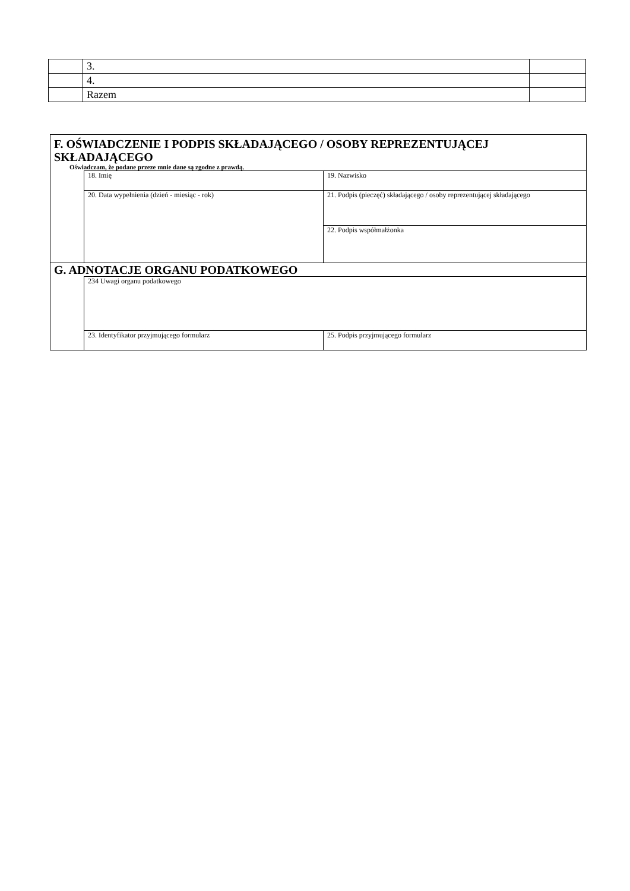| | 3. | |
| | 4. | |
| | Razem | |
| F. OŚWIADCZENIE I PODPIS SKŁADAJĄCEGO / OSOBY REPREZENTUJĄCEJ SKŁADAJĄCEGO Oświadczam, że podane przeze mnie dane są zgodne z prawdą. | | |
| | 18. Imię | 19. Nazwisko |
| | 20. Data wypełnienia (dzień - miesiąc - rok) | 21. Podpis (pieczęć) składającego / osoby reprezentującej składającego |
| | | 22. Podpis współmałżonka |
| G. ADNOTACJE ORGANU PODATKOWEGO | | |
| | 234 Uwagi organu podatkowego | |
| | 23. Identyfikator przyjmującego formularz | 25. Podpis przyjmującego formularz |